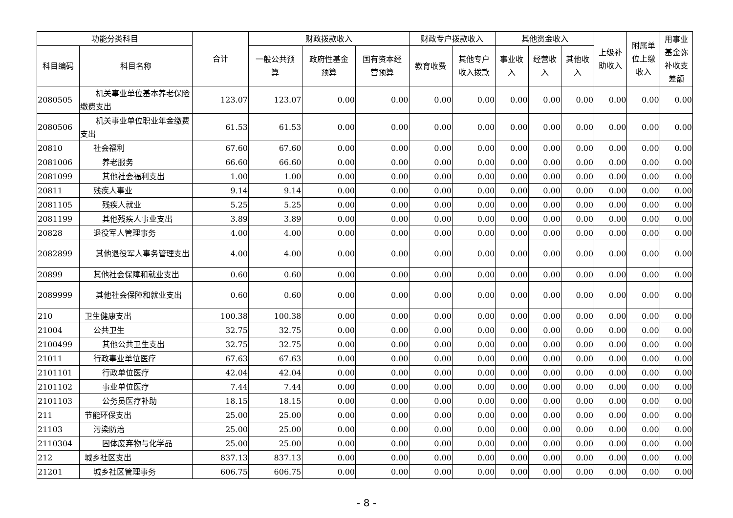| 功能分类科目 | | 合计 | 财政拨款收入 | | | 财政专户拨款收入 | | 其他资金收入 | | | 上级补 助收入 | 附属单 位上缴 收入 | 用事业 基金弥 补收支 差额 |
| --- | --- | --- | --- | --- | --- | --- | --- | --- | --- | --- | --- | --- | --- |
| 科目编码 | 科目名称 | | 一般公共预 算 | 政府性基金 预算 | 国有资本经 营预算 | 教育收费 | 其他专户 收入拨款 | 事业收 入 | 经营收 入 | 其他收 入 | | | |
| 2080505 | 机关事业单位基本养老保险缴费支出 | 123.07 | 123.07 | 0.00 | 0.00 | 0.00 | 0.00 | 0.00 | 0.00 | 0.00 | 0.00 | 0.00 | 0.00 |
| 2080506 | 机关事业单位职业年金缴费支出 | 61.53 | 61.53 | 0.00 | 0.00 | 0.00 | 0.00 | 0.00 | 0.00 | 0.00 | 0.00 | 0.00 | 0.00 |
| 20810 | 社会福利 | 67.60 | 67.60 | 0.00 | 0.00 | 0.00 | 0.00 | 0.00 | 0.00 | 0.00 | 0.00 | 0.00 | 0.00 |
| 2081006 | 养老服务 | 66.60 | 66.60 | 0.00 | 0.00 | 0.00 | 0.00 | 0.00 | 0.00 | 0.00 | 0.00 | 0.00 | 0.00 |
| 2081099 | 其他社会福利支出 | 1.00 | 1.00 | 0.00 | 0.00 | 0.00 | 0.00 | 0.00 | 0.00 | 0.00 | 0.00 | 0.00 | 0.00 |
| 20811 | 残疾人事业 | 9.14 | 9.14 | 0.00 | 0.00 | 0.00 | 0.00 | 0.00 | 0.00 | 0.00 | 0.00 | 0.00 | 0.00 |
| 2081105 | 残疾人就业 | 5.25 | 5.25 | 0.00 | 0.00 | 0.00 | 0.00 | 0.00 | 0.00 | 0.00 | 0.00 | 0.00 | 0.00 |
| 2081199 | 其他残疾人事业支出 | 3.89 | 3.89 | 0.00 | 0.00 | 0.00 | 0.00 | 0.00 | 0.00 | 0.00 | 0.00 | 0.00 | 0.00 |
| 20828 | 退役军人管理事务 | 4.00 | 4.00 | 0.00 | 0.00 | 0.00 | 0.00 | 0.00 | 0.00 | 0.00 | 0.00 | 0.00 | 0.00 |
| 2082899 | 其他退役军人事务管理支出 | 4.00 | 4.00 | 0.00 | 0.00 | 0.00 | 0.00 | 0.00 | 0.00 | 0.00 | 0.00 | 0.00 | 0.00 |
| 20899 | 其他社会保障和就业支出 | 0.60 | 0.60 | 0.00 | 0.00 | 0.00 | 0.00 | 0.00 | 0.00 | 0.00 | 0.00 | 0.00 | 0.00 |
| 2089999 | 其他社会保障和就业支出 | 0.60 | 0.60 | 0.00 | 0.00 | 0.00 | 0.00 | 0.00 | 0.00 | 0.00 | 0.00 | 0.00 | 0.00 |
| 210 | 卫生健康支出 | 100.38 | 100.38 | 0.00 | 0.00 | 0.00 | 0.00 | 0.00 | 0.00 | 0.00 | 0.00 | 0.00 | 0.00 |
| 21004 | 公共卫生 | 32.75 | 32.75 | 0.00 | 0.00 | 0.00 | 0.00 | 0.00 | 0.00 | 0.00 | 0.00 | 0.00 | 0.00 |
| 2100499 | 其他公共卫生支出 | 32.75 | 32.75 | 0.00 | 0.00 | 0.00 | 0.00 | 0.00 | 0.00 | 0.00 | 0.00 | 0.00 | 0.00 |
| 21011 | 行政事业单位医疗 | 67.63 | 67.63 | 0.00 | 0.00 | 0.00 | 0.00 | 0.00 | 0.00 | 0.00 | 0.00 | 0.00 | 0.00 |
| 2101101 | 行政单位医疗 | 42.04 | 42.04 | 0.00 | 0.00 | 0.00 | 0.00 | 0.00 | 0.00 | 0.00 | 0.00 | 0.00 | 0.00 |
| 2101102 | 事业单位医疗 | 7.44 | 7.44 | 0.00 | 0.00 | 0.00 | 0.00 | 0.00 | 0.00 | 0.00 | 0.00 | 0.00 | 0.00 |
| 2101103 | 公务员医疗补助 | 18.15 | 18.15 | 0.00 | 0.00 | 0.00 | 0.00 | 0.00 | 0.00 | 0.00 | 0.00 | 0.00 | 0.00 |
| 211 | 节能环保支出 | 25.00 | 25.00 | 0.00 | 0.00 | 0.00 | 0.00 | 0.00 | 0.00 | 0.00 | 0.00 | 0.00 | 0.00 |
| 21103 | 污染防治 | 25.00 | 25.00 | 0.00 | 0.00 | 0.00 | 0.00 | 0.00 | 0.00 | 0.00 | 0.00 | 0.00 | 0.00 |
| 2110304 | 固体废弃物与化学品 | 25.00 | 25.00 | 0.00 | 0.00 | 0.00 | 0.00 | 0.00 | 0.00 | 0.00 | 0.00 | 0.00 | 0.00 |
| 212 | 城乡社区支出 | 837.13 | 837.13 | 0.00 | 0.00 | 0.00 | 0.00 | 0.00 | 0.00 | 0.00 | 0.00 | 0.00 | 0.00 |
| 21201 | 城乡社区管理事务 | 606.75 | 606.75 | 0.00 | 0.00 | 0.00 | 0.00 | 0.00 | 0.00 | 0.00 | 0.00 | 0.00 | 0.00 |
- 8 -